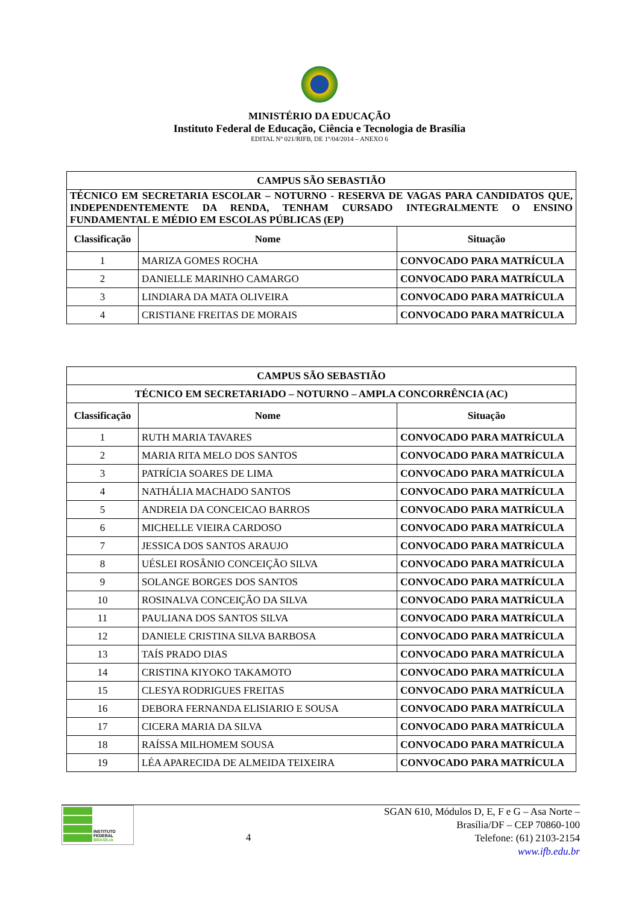MINISTÉRIO DA EDUCAÇÃO
Instituto Federal de Educação, Ciência e Tecnologia de Brasília
EDITAL Nº 021/RIFB, DE 1º/04/2014 – ANEXO 6
| CAMPUS SÃO SEBASTIÃO | | |
| TÉCNICO EM SECRETARIA ESCOLAR – NOTURNO - RESERVA DE VAGAS PARA CANDIDATOS QUE, INDEPENDENTEMENTE DA RENDA, TENHAM CURSADO INTEGRALMENTE O ENSINO FUNDAMENTAL E MÉDIO EM ESCOLAS PÚBLICAS (EP) | | |
| Classificação | Nome | Situação |
| 1 | MARIZA GOMES ROCHA | CONVOCADO PARA MATRÍCULA |
| 2 | DANIELLE MARINHO CAMARGO | CONVOCADO PARA MATRÍCULA |
| 3 | LINDIARA DA MATA OLIVEIRA | CONVOCADO PARA MATRÍCULA |
| 4 | CRISTIANE FREITAS DE MORAIS | CONVOCADO PARA MATRÍCULA |
| CAMPUS SÃO SEBASTIÃO | | |
| TÉCNICO EM SECRETARIADO – NOTURNO – AMPLA CONCORRÊNCIA (AC) | | |
| Classificação | Nome | Situação |
| 1 | RUTH MARIA TAVARES | CONVOCADO PARA MATRÍCULA |
| 2 | MARIA RITA MELO DOS SANTOS | CONVOCADO PARA MATRÍCULA |
| 3 | PATRÍCIA SOARES DE LIMA | CONVOCADO PARA MATRÍCULA |
| 4 | NATHÁLIA MACHADO SANTOS | CONVOCADO PARA MATRÍCULA |
| 5 | ANDREIA DA CONCEICAO BARROS | CONVOCADO PARA MATRÍCULA |
| 6 | MICHELLE VIEIRA CARDOSO | CONVOCADO PARA MATRÍCULA |
| 7 | JESSICA DOS SANTOS ARAUJO | CONVOCADO PARA MATRÍCULA |
| 8 | UÉSLEI ROSÂNIO CONCEIÇÃO SILVA | CONVOCADO PARA MATRÍCULA |
| 9 | SOLANGE BORGES DOS SANTOS | CONVOCADO PARA MATRÍCULA |
| 10 | ROSINALVA CONCEIÇÃO DA SILVA | CONVOCADO PARA MATRÍCULA |
| 11 | PAULIANA DOS SANTOS SILVA | CONVOCADO PARA MATRÍCULA |
| 12 | DANIELE CRISTINA SILVA BARBOSA | CONVOCADO PARA MATRÍCULA |
| 13 | TAÍS PRADO DIAS | CONVOCADO PARA MATRÍCULA |
| 14 | CRISTINA KIYOKO TAKAMOTO | CONVOCADO PARA MATRÍCULA |
| 15 | CLESYA RODRIGUES FREITAS | CONVOCADO PARA MATRÍCULA |
| 16 | DEBORA FERNANDA ELISIARIO E SOUSA | CONVOCADO PARA MATRÍCULA |
| 17 | CICERA MARIA DA SILVA | CONVOCADO PARA MATRÍCULA |
| 18 | RAÍSSA MILHOMEM SOUSA | CONVOCADO PARA MATRÍCULA |
| 19 | LÉA APARECIDA DE ALMEIDA TEIXEIRA | CONVOCADO PARA MATRÍCULA |
INSTITUTO FEDERAL
BRASÍLIA
4
SGAN 610, Módulos D, E, F e G – Asa Norte – Brasília/DF – CEP 70860-100
Telefone: (61) 2103-2154
www.ifb.edu.br